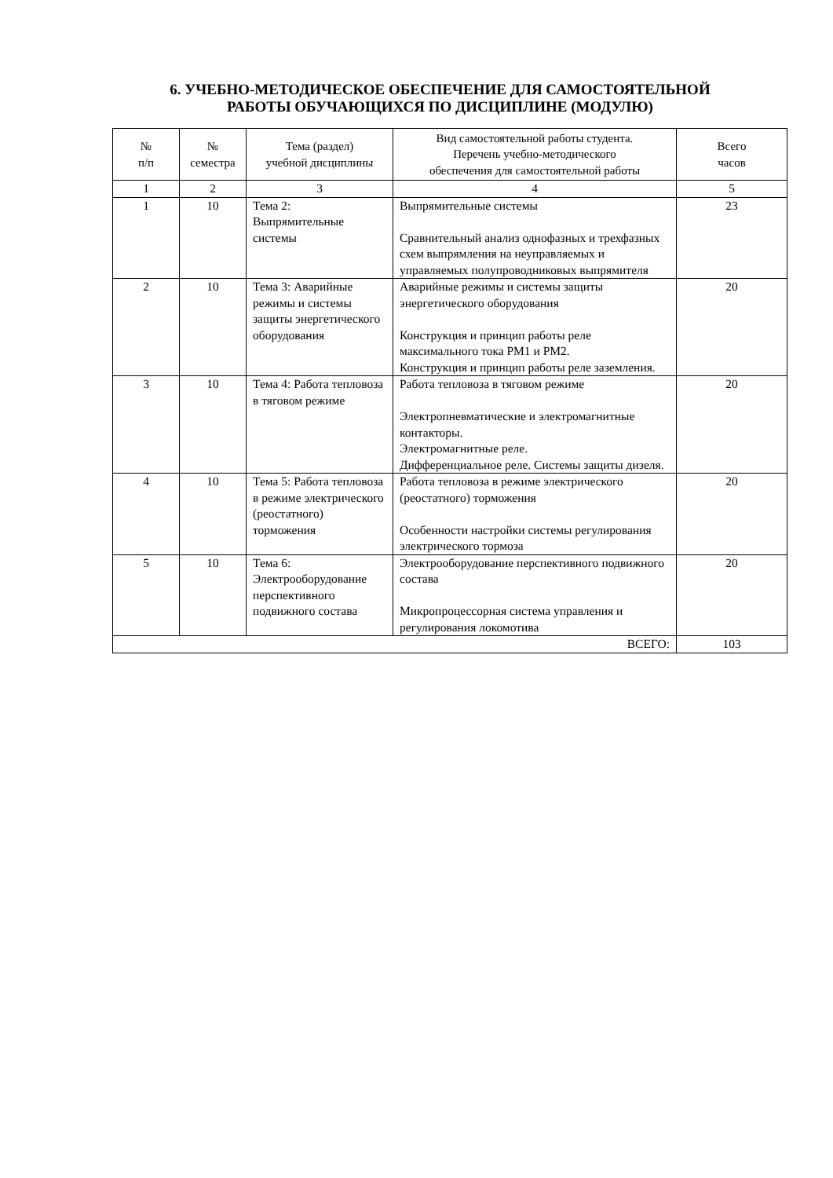6. УЧЕБНО-МЕТОДИЧЕСКОЕ ОБЕСПЕЧЕНИЕ ДЛЯ САМОСТОЯТЕЛЬНОЙ
РАБОТЫ ОБУЧАЮЩИХСЯ ПО ДИСЦИПЛИНЕ (МОДУЛЮ)
| № п/п | № семестра | Тема (раздел) учебной дисциплины | Вид самостоятельной работы студента. Перечень учебно-методического обеспечения для самостоятельной работы | Всего часов |
| --- | --- | --- | --- | --- |
| 1 | 2 | 3 | 4 | 5 |
| 1 | 10 | Тема 2: Выпрямительные системы | Выпрямительные системы Сравнительный анализ однофазных и трехфазных схем выпрямления на неуправляемых и управляемых полупроводниковых выпрямителя | 23 |
| 2 | 10 | Тема 3: Аварийные режимы и системы защиты энергетического оборудования | Аварийные режимы и системы защиты энергетического оборудования Конструкция и принцип работы реле максимального тока РМ1 и РМ2. Конструкция и принцип работы реле заземления. | 20 |
| 3 | 10 | Тема 4: Работа тепловоза в тяговом режиме | Работа тепловоза в тяговом режиме Электропневматические и электромагнитные контакторы. Электромагнитные реле. Дифференциальное реле. Системы защиты дизеля. | 20 |
| 4 | 10 | Тема 5: Работа тепловоза в режиме электрического (реостатного) торможения | Работа тепловоза в режиме электрического (реостатного) торможения Особенности настройки системы регулирования электрического тормоза | 20 |
| 5 | 10 | Тема 6: Электрооборудование перспективного подвижного состава | Электрооборудование перспективного подвижного состава Микропроцессорная система управления и регулирования локомотива | 20 |
| ВСЕГО: | | | | 103 |